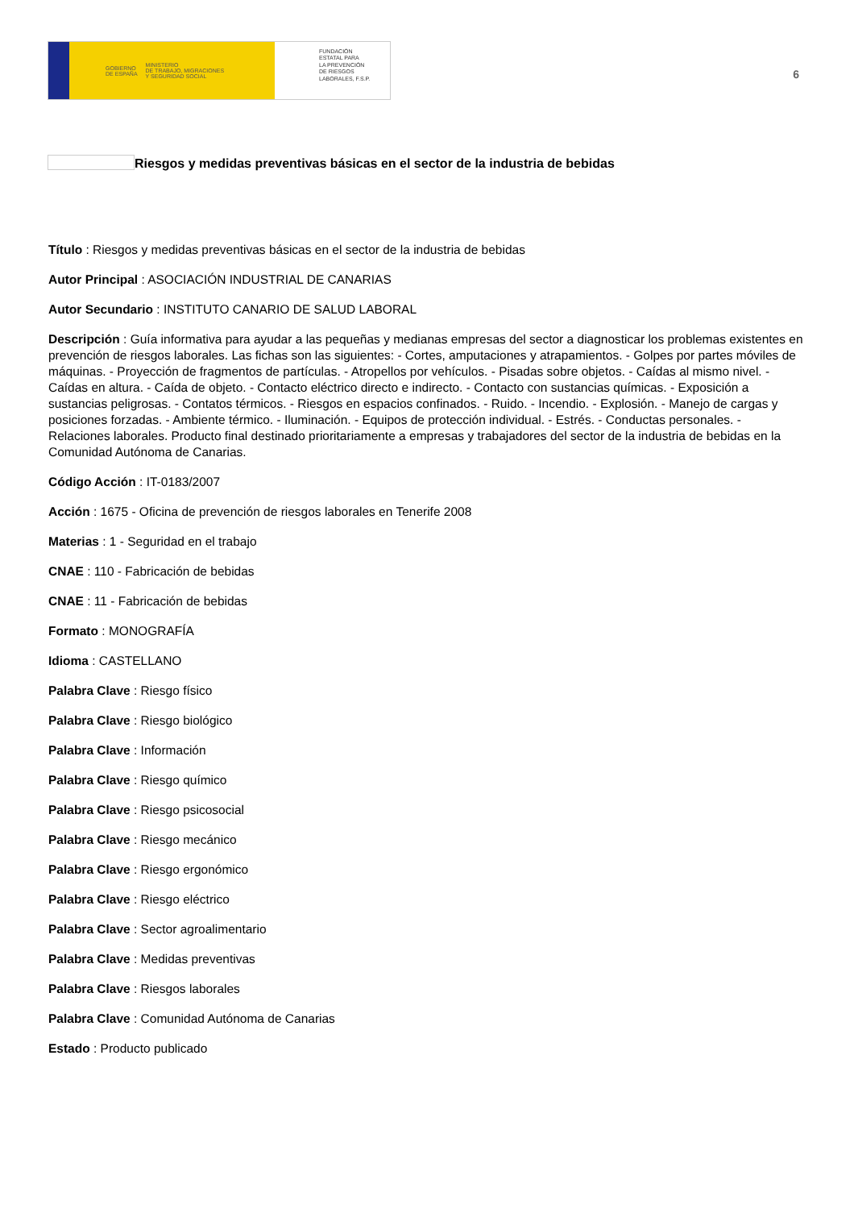GOBIERNO
DE ESPAÑA MINISTERIO
DE TRABAJO, MIGRACIONES
Y SEGURIDAD SOCIAL
FUNDACIÓN
ESTATAL PARA
LA PREVENCIÓN
DE RIESGOS
LABORALES, F.S.P.
6
Riesgos y medidas preventivas básicas en el sector de la industria de bebidas
Título : Riesgos y medidas preventivas básicas en el sector de la industria de bebidas
Autor Principal : ASOCIACIÓN INDUSTRIAL DE CANARIAS
Autor Secundario : INSTITUTO CANARIO DE SALUD LABORAL
Descripción : Guía informativa para ayudar a las pequeñas y medianas empresas del sector a diagnosticar los problemas existentes en prevención de riesgos laborales. Las fichas son las siguientes: - Cortes, amputaciones y atrapamientos. - Golpes por partes móviles de máquinas. - Proyección de fragmentos de partículas. - Atropellos por vehículos. - Pisadas sobre objetos. - Caídas al mismo nivel. - Caídas en altura. - Caída de objeto. - Contacto eléctrico directo e indirecto. - Contacto con sustancias químicas. - Exposición a sustancias peligrosas. - Contatos térmicos. - Riesgos en espacios confinados. - Ruido. - Incendio. - Explosión. - Manejo de cargas y posiciones forzadas. - Ambiente térmico. - Iluminación. - Equipos de protección individual. - Estrés. - Conductas personales. - Relaciones laborales. Producto final destinado prioritariamente a empresas y trabajadores del sector de la industria de bebidas en la Comunidad Autónoma de Canarias.
Código Acción : IT-0183/2007
Acción : 1675 - Oficina de prevención de riesgos laborales en Tenerife 2008
Materias : 1 - Seguridad en el trabajo
CNAE : 110 - Fabricación de bebidas
CNAE : 11 - Fabricación de bebidas
Formato : MONOGRAFÍA
Idioma : CASTELLANO
Palabra Clave : Riesgo físico
Palabra Clave : Riesgo biológico
Palabra Clave : Información
Palabra Clave : Riesgo químico
Palabra Clave : Riesgo psicosocial
Palabra Clave : Riesgo mecánico
Palabra Clave : Riesgo ergonómico
Palabra Clave : Riesgo eléctrico
Palabra Clave : Sector agroalimentario
Palabra Clave : Medidas preventivas
Palabra Clave : Riesgos laborales
Palabra Clave : Comunidad Autónoma de Canarias
Estado : Producto publicado